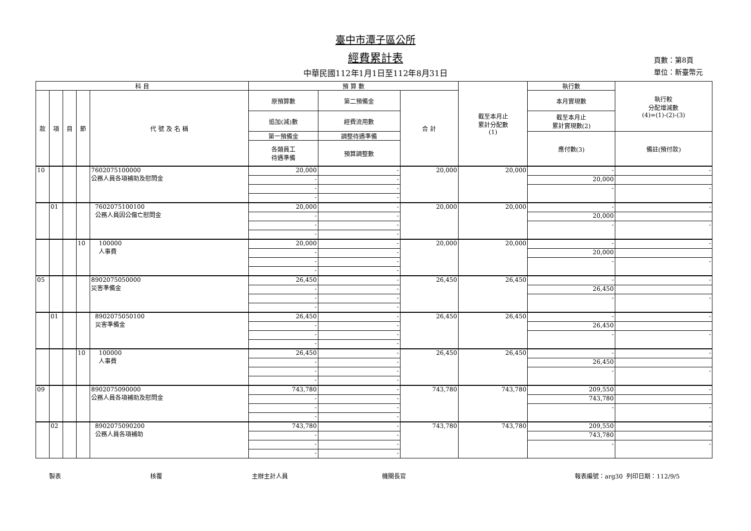臺中市潭子區公所
經費累計表
中華民國112年1月1日至112年8月31日
頁數：第8頁
單位：新臺幣元
| 科 目 | | | | | 預 算 數 | | | 截至本月止 累計分配數 (1) | 執行數 | 執行較 分配增減數 (4)=(1)-(2)-(3) |
| --- | --- | --- | --- | --- | --- | --- | --- | --- | --- | --- |
| 款 | 項 | 目 | 節 | 代 號 及 名 稱 | 原預算數 | 第二預備金 | 合 計 | | 本月實現數 | |
| | | | | | 追加(減)數 | 經費流用數 | | | 截至本月止 累計實現數(2) | |
| | | | | | 第一預備金 | 調整待遇準備 | | | 應付數(3) | 備註(預付款) |
| | | | | | 各類員工 待遇準備 | 預算調整數 | | | | |
| 10 | | | | 7602075100000 公務人員各項補助及慰問金 | 20,000 | - | 20,000 | 20,000 | - | - |
| | | | | | - | - | | | 20,000 | |
| | | | | | - | - | | | - | - |
| | | | | | - | - | | | | |
| | 01 | | | 7602075100100 公務人員因公傷亡慰問金 | 20,000 | - | 20,000 | 20,000 | - | - |
| | | | | | - | - | | | 20,000 | |
| | | | | | - | - | | | - | - |
| | | | | | - | - | | | | |
| | | | 10 | 100000 人事費 | 20,000 | - | 20,000 | 20,000 | - | - |
| | | | | | - | - | | | 20,000 | |
| | | | | | - | - | | | - | - |
| | | | | | - | - | | | | |
| 05 | | | | 8902075050000 災害準備金 | 26,450 | - | 26,450 | 26,450 | - | - |
| | | | | | - | - | | | 26,450 | |
| | | | | | - | - | | | - | - |
| | | | | | - | - | | | | |
| | 01 | | | 8902075050100 災害準備金 | 26,450 | - | 26,450 | 26,450 | - | - |
| | | | | | - | - | | | 26,450 | |
| | | | | | - | - | | | - | - |
| | | | | | - | - | | | | |
| | | | 10 | 100000 人事費 | 26,450 | - | 26,450 | 26,450 | - | - |
| | | | | | - | - | | | 26,450 | |
| | | | | | - | - | | | - | - |
| | | | | | - | - | | | | |
| 09 | | | | 8902075090000 公務人員各項補助及慰問金 | 743,780 | - | 743,780 | 743,780 | 209,550 | - |
| | | | | | - | - | | | 743,780 | |
| | | | | | - | - | | | - | - |
| | | | | | - | - | | | | |
| | 02 | | | 8902075090200 公務人員各項補助 | 743,780 | - | 743,780 | 743,780 | 209,550 | - |
| | | | | | - | - | | | 743,780 | |
| | | | | | - | - | | | - | - |
| | | | | | - | - | | | | |
製表 核覆 主辦主計人員 機關長官 報表編號：arg30 列印日期：112/9/5